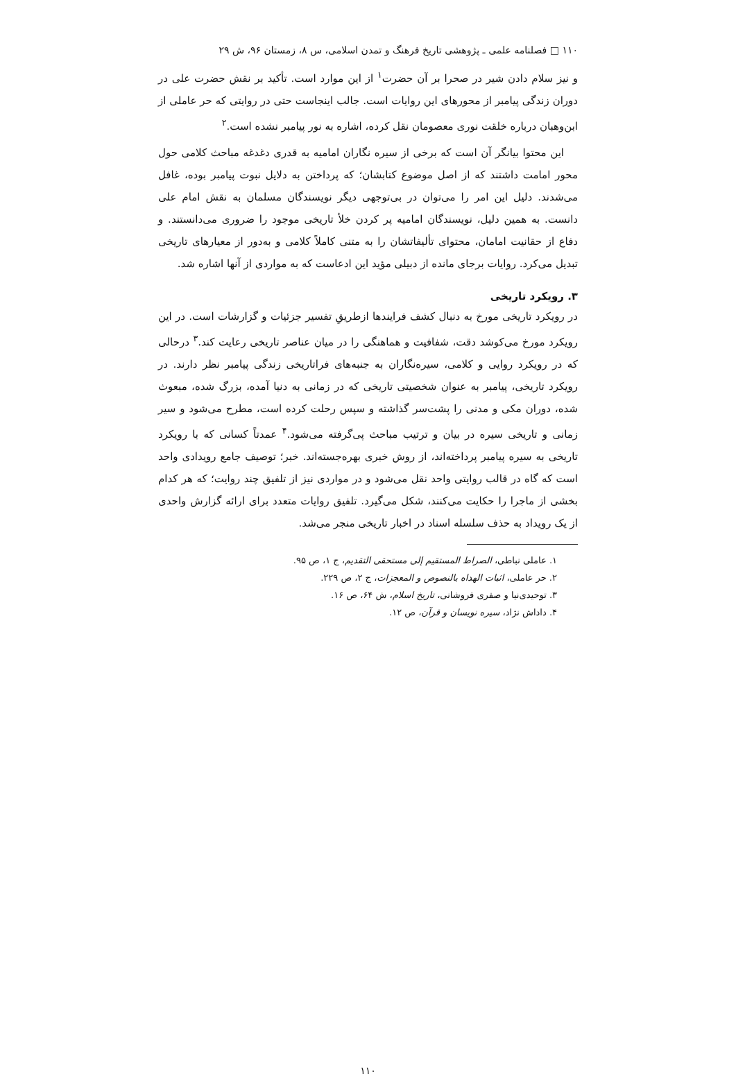۱۱۰ □ فصلنامه علمی ـ پژوهشی تاریخ فرهنگ و تمدن اسلامی، س ۸، زمستان ۹۶، ش ۲۹
و نیز سلام دادن شیر در صحرا بر آن حضرت<sup>۱</sup> از این موارد است. تأکید بر نقش حضرت علی در دوران زندگی پیامبر از محورهای این روایات است. جالب اینجاست حتی در روایتی که حر عاملی از ابن‌وهبان درباره خلقت نوری معصومان نقل کرده، اشاره به نور پیامبر نشده است.<sup>۲</sup>
این محتوا بیانگر آن است که برخی از سیره نگاران امامیه به قدری دغدغه مباحث کلامی حول محور امامت داشتند که از اصل موضوع کتابشان؛ که پرداختن به دلایل نبوت پیامبر بوده، غافل می‌شدند. دلیل این امر را می‌توان در بی‌توجهی دیگر نویسندگان مسلمان به نقش امام علی دانست. به همین دلیل، نویسندگان امامیه پر کردن خلأ تاریخی موجود را ضروری می‌دانستند. و دفاع از حقانیت امامان، محتوای تألیفاتشان را به متنی کاملاً کلامی و به‌دور از معیارهای تاریخی تبدیل می‌کرد. روایات برجای مانده از دبیلی مؤید این ادعاست که به مواردی از آنها اشاره شد.
۳. رویکرد تاریخی
در رویکرد تاریخی مورخ به دنبال کشف فرایندها ازطریقِ تفسیر جزئیات و گزارشات است. در این رویکرد مورخ می‌کوشد دقت، شفافیت و هماهنگی را در میان عناصر تاریخی رعایت کند.<sup>۳</sup> درحالی که در رویکرد روایی و کلامی، سیره‌نگاران به جنبه‌های فراتاریخی زندگی پیامبر نظر دارند. در رویکرد تاریخی، پیامبر به عنوان شخصیتی تاریخی که در زمانی به دنیا آمده، بزرگ شده، مبعوث شده، دوران مکی و مدنی را پشت‌سر گذاشته و سپس رحلت کرده است، مطرح می‌شود و سیر زمانی و تاریخی سیره در بیان و ترتیب مباحث پی‌گرفته می‌شود.<sup>۴</sup> عمدتاً کسانی که با رویکرد تاریخی به سیره پیامبر پرداخته‌اند، از روش خبری بهره‌جسته‌اند. خبر؛ توصیف جامع رویدادی واحد است که گاه در قالب روایتی واحد نقل می‌شود و در مواردی نیز از تلفیق چند روایت؛ که هر کدام بخشی از ماجرا را حکایت می‌کنند، شکل می‌گیرد. تلفیق روایات متعدد برای ارائه گزارش واحدی از یک رویداد به حذف سلسله اسناد در اخبار تاریخی منجر می‌شد.
۱. عاملی نباطی، الصراط المستقیم إلی مستحقی التقدیم، ج ۱، ص ۹۵.
۲. حر عاملی، اثبات الهداه بالنصوص و المعجزات، ج ۲، ص ۲۲۹.
۳. توحیدی‌نیا و صفری فروشانی، تاریخ اسلام، ش ۶۴، ص ۱۶.
۴. داداش نژاد، سیره نویسان و قرآن، ص ۱۲.
۱۱۰